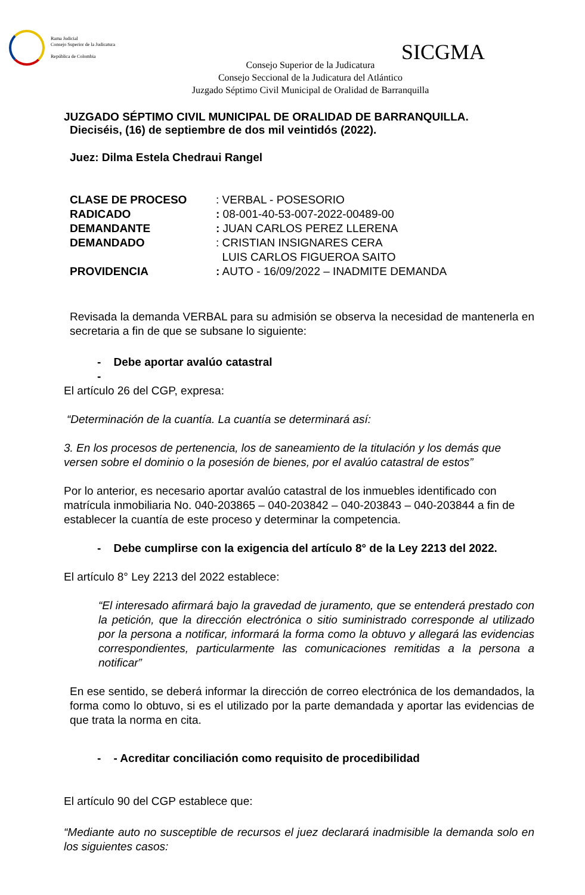Rama Judicial
Consejo Superior de la Judicatura
República de Colombia
SICGMA
Consejo Superior de la Judicatura
Consejo Seccional de la Judicatura del Atlántico
Juzgado Séptimo Civil Municipal de Oralidad de Barranquilla
JUZGADO SÉPTIMO CIVIL MUNICIPAL DE ORALIDAD DE BARRANQUILLA.
Dieciséis, (16) de septiembre de dos mil veintidós (2022).
Juez: Dilma Estela Chedraui Rangel
| CLASE DE PROCESO | : VERBAL - POSESORIO |
| RADICADO | : 08-001-40-53-007-2022-00489-00 |
| DEMANDANTE | : JUAN CARLOS PEREZ LLERENA |
| DEMANDADO | : CRISTIAN INSIGNARES CERA LUIS CARLOS FIGUEROA SAITO |
| PROVIDENCIA | : AUTO - 16/09/2022 – INADMITE DEMANDA |
Revisada la demanda VERBAL para su admisión se observa la necesidad de mantenerla en secretaria a fin de que se subsane lo siguiente:
- Debe aportar avalúo catastral
-
El artículo 26 del CGP, expresa:
“Determinación de la cuantía. La cuantía se determinará así:
3. En los procesos de pertenencia, los de saneamiento de la titulación y los demás que versen sobre el dominio o la posesión de bienes, por el avalúo catastral de estos”
Por lo anterior, es necesario aportar avalúo catastral de los inmuebles identificado con matrícula inmobiliaria No. 040-203865 – 040-203842 – 040-203843 – 040-203844 a fin de establecer la cuantía de este proceso y determinar la competencia.
- Debe cumplirse con la exigencia del artículo 8° de la Ley 2213 del 2022.
El artículo 8° Ley 2213 del 2022 establece:
“El interesado afirmará bajo la gravedad de juramento, que se entenderá prestado con la petición, que la dirección electrónica o sitio suministrado corresponde al utilizado por la persona a notificar, informará la forma como la obtuvo y allegará las evidencias correspondientes, particularmente las comunicaciones remitidas a la persona a notificar”
En ese sentido, se deberá informar la dirección de correo electrónica de los demandados, la forma como lo obtuvo, si es el utilizado por la parte demandada y aportar las evidencias de que trata la norma en cita.
- - Acreditar conciliación como requisito de procedibilidad
El artículo 90 del CGP establece que:
“Mediante auto no susceptible de recursos el juez declarará inadmisible la demanda solo en los siguientes casos: